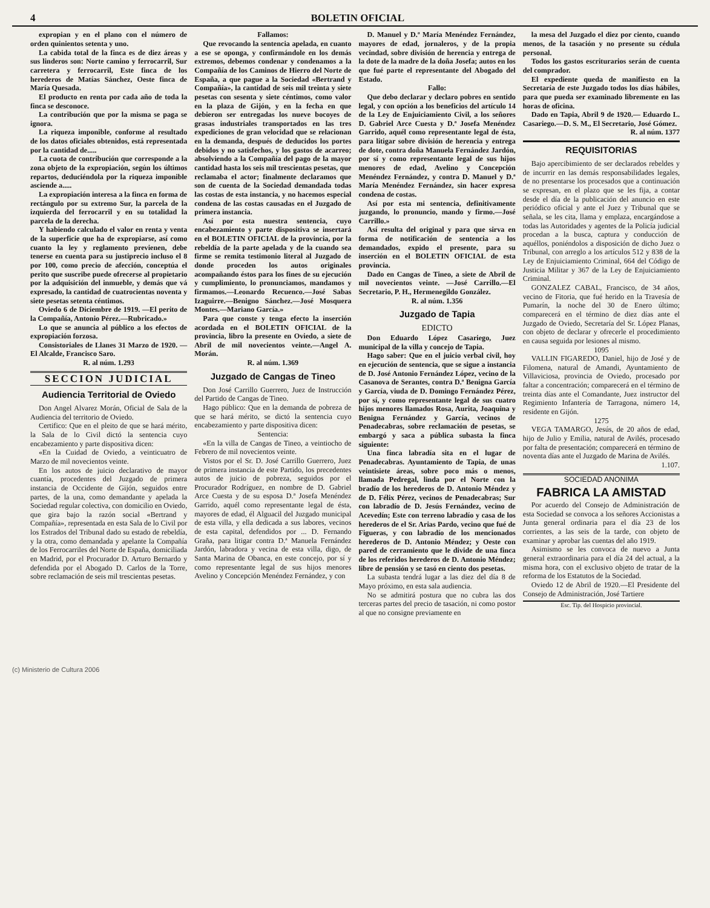4 BOLETIN OFICIAL
expropian y en el plano con el número de orden quinientos setenta y uno.
La cabida total de la finca es de diez áreas y sus linderos son: Norte camino y ferrocarril, Sur carretera y ferrocarril, Este finca de los herederos de Matías Sánchez, Oeste finca de María Quesada.
El producto en renta por cada año de toda la finca se desconoce.
La contribución que por la misma se paga se ignora.
La riqueza imponible, conforme al resultado de los datos oficiales obtenidos, está representada por la cantidad de.....
La cuota de contribución que corresponde a la zona objeto de la expropiación, según los últimos repartos, deduciéndola por la riqueza imponible asciende a.....
La expropiación interesa a la finca en forma de rectángulo por su extremo Sur, la parcela de la izquierda del ferrocarril y en su totalidad la parcela de la derecha.
Y habiendo calculado el valor en renta y venta de la superficie que ha de expropiarse, así como cuanto la ley y reglamento previenen, debe tenerse en cuenta para su justiprecio incluso el 8 por 100, como precio de afección, conceptúa el perito que suscribe puede ofrecerse al propietario por la adquisición del inmueble, y demás que vá expresado, la cantidad de cuatrocientas noventa y siete pesetas setenta céntimos.
Oviedo 6 de Diciembre de 1919. —El perito de la Compañía, Antonio Pérez.—Rubricado.»
Lo que se anuncia al público a los efectos de expropiación forzosa.
Consistoriales de Llanes 31 Marzo de 1920. — El Alcalde, Francisco Saro.
R. al núm. 1.293
SECCION JUDICIAL
Audiencia Territorial de Oviedo
Don Angel Alvarez Morán, Oficial de Sala de la Audiencia del territorio de Oviedo.
Certifico: Que en el pleito de que se hará mérito, la Sala de lo Civil dictó la sentencia cuyo encabezamiento y parte dispositiva dicen:
«En la Cuidad de Oviedo, a veinticuatro de Marzo de mil novecientos veinte.
En los autos de juicio declarativo de mayor cuantía, procedentes del Juzgado de primera instancia de Occidente de Gijón, seguidos entre partes, de la una, como demandante y apelada la Sociedad regular colectiva, con domicilio en Oviedo, que gira bajo la razón social «Bertrand y Compañía», representada en esta Sala de lo Civil por los Estrados del Tribunal dado su estado de rebeldía, y la otra, como demandada y apelante la Compañía de los Ferrocarriles del Norte de España, domiciliada en Madrid, por el Procurador D. Arturo Bernardo y defendida por el Abogado D. Carlos de la Torre, sobre reclamación de seis mil trescientas pesetas.
Fallamos:
Que revocando la sentencia apelada, en cuanto a ese se oponga, y confirmándole en los demás extremos, debemos condenar y condenamos a la Compañía de los Caminos de Hierro del Norte de España, a que pague a la Sociedad «Bertrand y Compañía», la cantidad de seis mil treinta y siete pesetas con sesenta y siete céntimos, como valor en la plaza de Gijón, y en la fecha en que debieron ser entregadas los nueve bocoyes de grasas industriales transportados en las tres expediciones de gran velocidad que se relacionan en la demanda, después de deducidos los portes debidos y no satisfechos, y los gastos de acarreo; absolviendo a la Compañía del pago de la mayor cantidad hasta los seis mil trescientas pesetas, que reclamaba el actor; finalmente declaramos que son de cuenta de la Sociedad demandada todas las costas de esta instancia, y no hacemos especial condena de las costas causadas en el Juzgado de primera instancia.
Así por esta nuestra sentencia, cuyo encabezamiento y parte dispositiva se insertará en el BOLETIN OFICIAL de la provincia, por la rebeldía de la parte apelada y de la cuando sea firme se remita testimonio literal al Juzgado de donde proceden los autos originales acompañando éstos para los fines de su ejecución y cumplimiento, lo pronunciamos, mandamos y firmamos.—Leonardo Recuenco.—José Sabas Izaguirre.—Benigno Sánchez.—José Mosquera Montes.—Mariano García.»
Para que conste y tenga efecto la inserción acordada en el BOLETIN OFICIAL de la provincia, libro la presente en Oviedo, a siete de Abril de mil novecientos veinte.—Angel A. Morán.
R. al núm. 1.369
Juzgado de Cangas de Tineo
Don José Carrillo Guerrero, Juez de Instrucción del Partido de Cangas de Tineo.
Hago público: Que en la demanda de pobreza de que se hará mérito, se dictó la sentencia cuyo encabezamiento y parte dispositiva dicen:
Sentencia:
«En la villa de Cangas de Tineo, a veintiocho de Febrero de mil novecientos veinte.
Vistos por el Sr. D. José Carrillo Guerrero, Juez de primera instancia de este Partido, los precedentes autos de juicio de pobreza, seguidos por el Procurador Rodríguez, en nombre de D. Gabriel Arce Cuesta y de su esposa D.ª Josefa Menéndez Garrido, aquél como representante legal de ésta, mayores de edad, él Alguacil del Juzgado municipal de esta villa, y ella dedicada a sus labores, vecinos de esta capital, defendidos por ... D. Fernando Graña, para litigar contra D.ª Manuela Fernández Jardón, labradora y vecina de esta villa, digo, de Santa Marina de Obanca, en este concejo, por sí y como representante legal de sus hijos menores Avelino y Concepción Menéndez Fernández, y con
D. Manuel y D.ª María Menéndez Fernández, mayores de edad, jornaleros, y de la propia vecindad, sobre división de herencia y entrega de la dote de la madre de la doña Josefa; autos en los que fué parte el representante del Abogado del Estado.
Fallo:
Que debo declarar y declaro pobres en sentido legal, y con opción a los beneficios del artículo 14 de la Ley de Enjuiciamiento Civil, a los señores D. Gabriel Arce Cuesta y D.ª Josefa Menéndez Garrido, aquél como representante legal de ésta, para litigar sobre división de herencia y entrega de dote, contra doña Manuela Fernández Jardón, por sí y como representante legal de sus hijos menores de edad, Avelino y Concepción Menéndez Fernández, y contra D. Manuel y D.ª María Menéndez Fernández, sin hacer expresa condena de costas.
Así por esta mi sentencia, definitivamente juzgando, lo pronuncio, mando y firmo.—José Carrillo.»
Así resulta del original y para que sirva en forma de notificación de sentencia a los demandados, expido el presente, para su inserción en el BOLETIN OFICIAL de esta provincia.
Dado en Cangas de Tineo, a siete de Abril de mil novecientos veinte. —José Carrillo.—El Secretario, P. H., Hermenegildo González.
R. al núm. 1.356
Juzgado de Tapia
EDICTO
Don Eduardo López Casariego, Juez municipal de la villa y concejo de Tapia.
Hago saber: Que en el juicio verbal civil, hoy en ejecución de sentencia, que se sigue a instancia de D. José Antonio Fernández López, vecino de la Casanova de Serantes, contra D.ª Benigna García y García, viuda de D. Domingo Fernández Pérez, por sí, y como representante legal de sus cuatro hijos menores llamados Rosa, Aurita, Joaquina y Benigna Fernández y García, vecinos de Penadecabras, sobre reclamación de pesetas, se embargó y saca a pública subasta la finca siguiente:
Una finca labradía sita en el lugar de Penadecabras. Ayuntamiento de Tapia, de unas veintisiete áreas, sobre poco más o menos, llamada Pedregal, linda por el Norte con la bradío de los herederos de D. Antonio Méndez y de D. Félix Pérez, vecinos de Penadecabras; Sur con labradío de D. Jesús Fernández, vecino de Acevedín; Este con terreno labradío y casa de los herederos de el Sr. Arias Pardo, vecino que fué de Figueras, y con labradío de los mencionados herederos de D. Antonio Méndez; y Oeste con pared de cerramiento que le divide de una finca de los referidos herederos de D. Antonio Méndez; libre de pensión y se tasó en ciento dos pesetas.
La subasta tendrá lugar a las diez del día 8 de Mayo próximo, en esta sala audiencia.
No se admitirá postura que no cubra las dos terceras partes del precio de tasación, ni como postor al que no consigne previamente en
la mesa del Juzgado el diez por ciento, cuando menos, de la tasación y no presente su cédula personal.
Todos los gastos escriturarios serán de cuenta del comprador.
El expediente queda de manifiesto en la Secretaría de este Juzgado todos los días hábiles, para que pueda ser examinado libremente en las horas de oficina.
Dado en Tapia, Abril 9 de 1920.— Eduardo L. Casariego.—D. S. M., El Secretario, José Gómez.
R. al núm. 1377
REQUISITORIAS
Bajo apercibimiento de ser declarados rebeldes y de incurrir en las demás responsabilidades legales, de no presentarse los procesados que a continuación se expresan, en el plazo que se les fija, a contar desde el día de la publicación del anuncio en este periódico oficial y ante el Juez y Tribunal que se señala, se les cita, llama y emplaza, encargándose a todas las Autoridades y agentes de la Policía judicial procedan a la busca, captura y conducción de aquéllos, poniéndolos a disposición de dicho Juez o Tribunal, con arreglo a los artículos 512 y 838 de la Ley de Enjuiciamiento Criminal, 664 del Código de Justicia Militar y 367 de la Ley de Enjuiciamiento Criminal.
GONZALEZ CABAL, Francisco, de 34 años, vecino de Fitoria, que fué herido en la Travesía de Pumarín, la noche del 30 de Enero último; comparecerá en el término de diez días ante el Juzgado de Oviedo, Secretaría del Sr. López Planas, con objeto de declarar y ofrecerle el procedimiento en causa seguida por lesiones al mismo.
1095
VALLIN FIGAREDO, Daniel, hijo de José y de Filomena, natural de Amandi, Ayuntamiento de Villaviciosa, provincia de Oviedo, procesado por faltar a concentración; comparecerá en el término de treinta días ante el Comandante, Juez instructor del Regimiento Infantería de Tarragona, número 14, residente en Gijón.
1275
VEGA TAMARGO, Jesús, de 20 años de edad, hijo de Julio y Emilia, natural de Avilés, procesado por falta de presentación; comparecerá en término de noventa días ante el Juzgado de Marina de Avilés.
1.107.
SOCIEDAD ANONIMA
FABRICA LA AMISTAD
Por acuerdo del Consejo de Administración de esta Sociedad se convoca a los señores Accionistas a Junta general ordinaria para el día 23 de los corrientes, a las seis de la tarde, con objeto de examinar y aprobar las cuentas del año 1919.
Asimismo se les convoca de nuevo a Junta general extraordinaria para el día 24 del actual, a la misma hora, con el exclusivo objeto de tratar de la reforma de los Estatutos de la Sociedad.
Oviedo 12 de Abril de 1920.—El Presidente del Consejo de Administración, José Tartiere
Esc. Tip. del Hospicio provincial.
(c) Ministerio de Cultura 2006